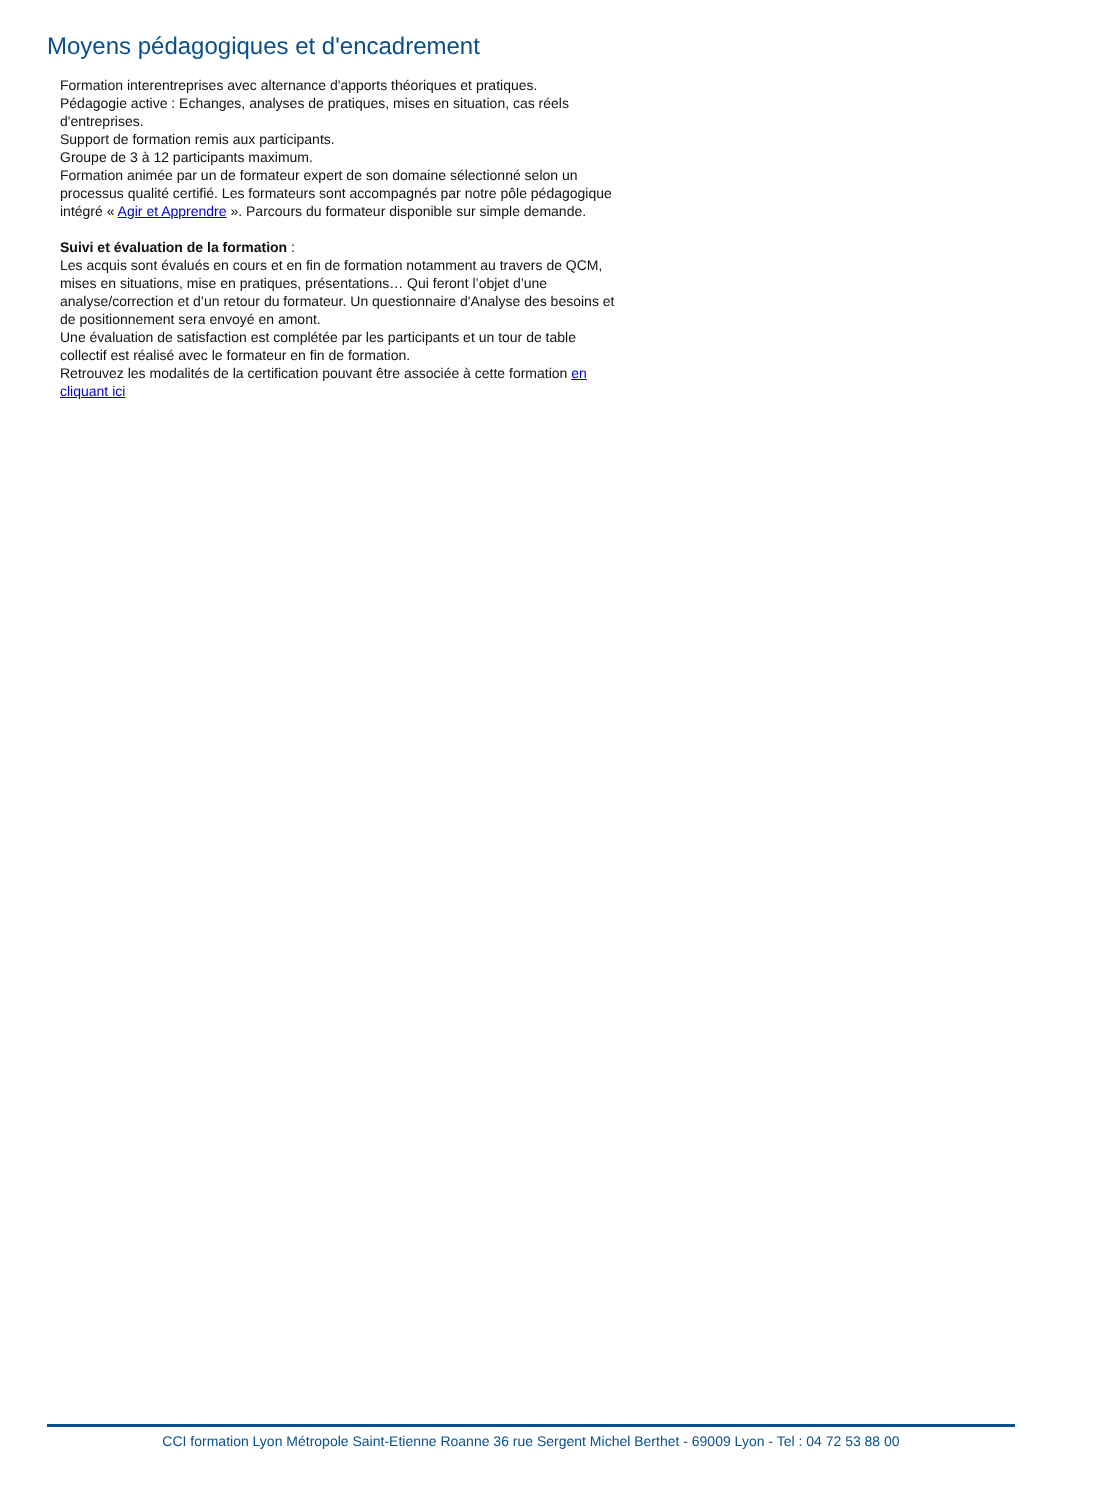Moyens pédagogiques et d'encadrement
Formation interentreprises avec alternance d'apports théoriques et pratiques.
Pédagogie active : Echanges, analyses de pratiques, mises en situation, cas réels d'entreprises.
Support de formation remis aux participants.
Groupe de 3 à 12 participants maximum.
Formation animée par un de formateur expert de son domaine sélectionné selon un processus qualité certifié. Les formateurs sont accompagnés par notre pôle pédagogique intégré « Agir et Apprendre ». Parcours du formateur disponible sur simple demande.
Suivi et évaluation de la formation :
Les acquis sont évalués en cours et en fin de formation notamment au travers de QCM, mises en situations, mise en pratiques, présentations… Qui feront l’objet d’une analyse/correction et d’un retour du formateur. Un questionnaire d'Analyse des besoins et de positionnement sera envoyé en amont.
Une évaluation de satisfaction est complétée par les participants et un tour de table collectif est réalisé avec le formateur en fin de formation.
Retrouvez les modalités de la certification pouvant être associée à cette formation en cliquant ici
CCI formation Lyon Métropole Saint-Etienne Roanne 36 rue Sergent Michel Berthet - 69009 Lyon - Tel : 04 72 53 88 00